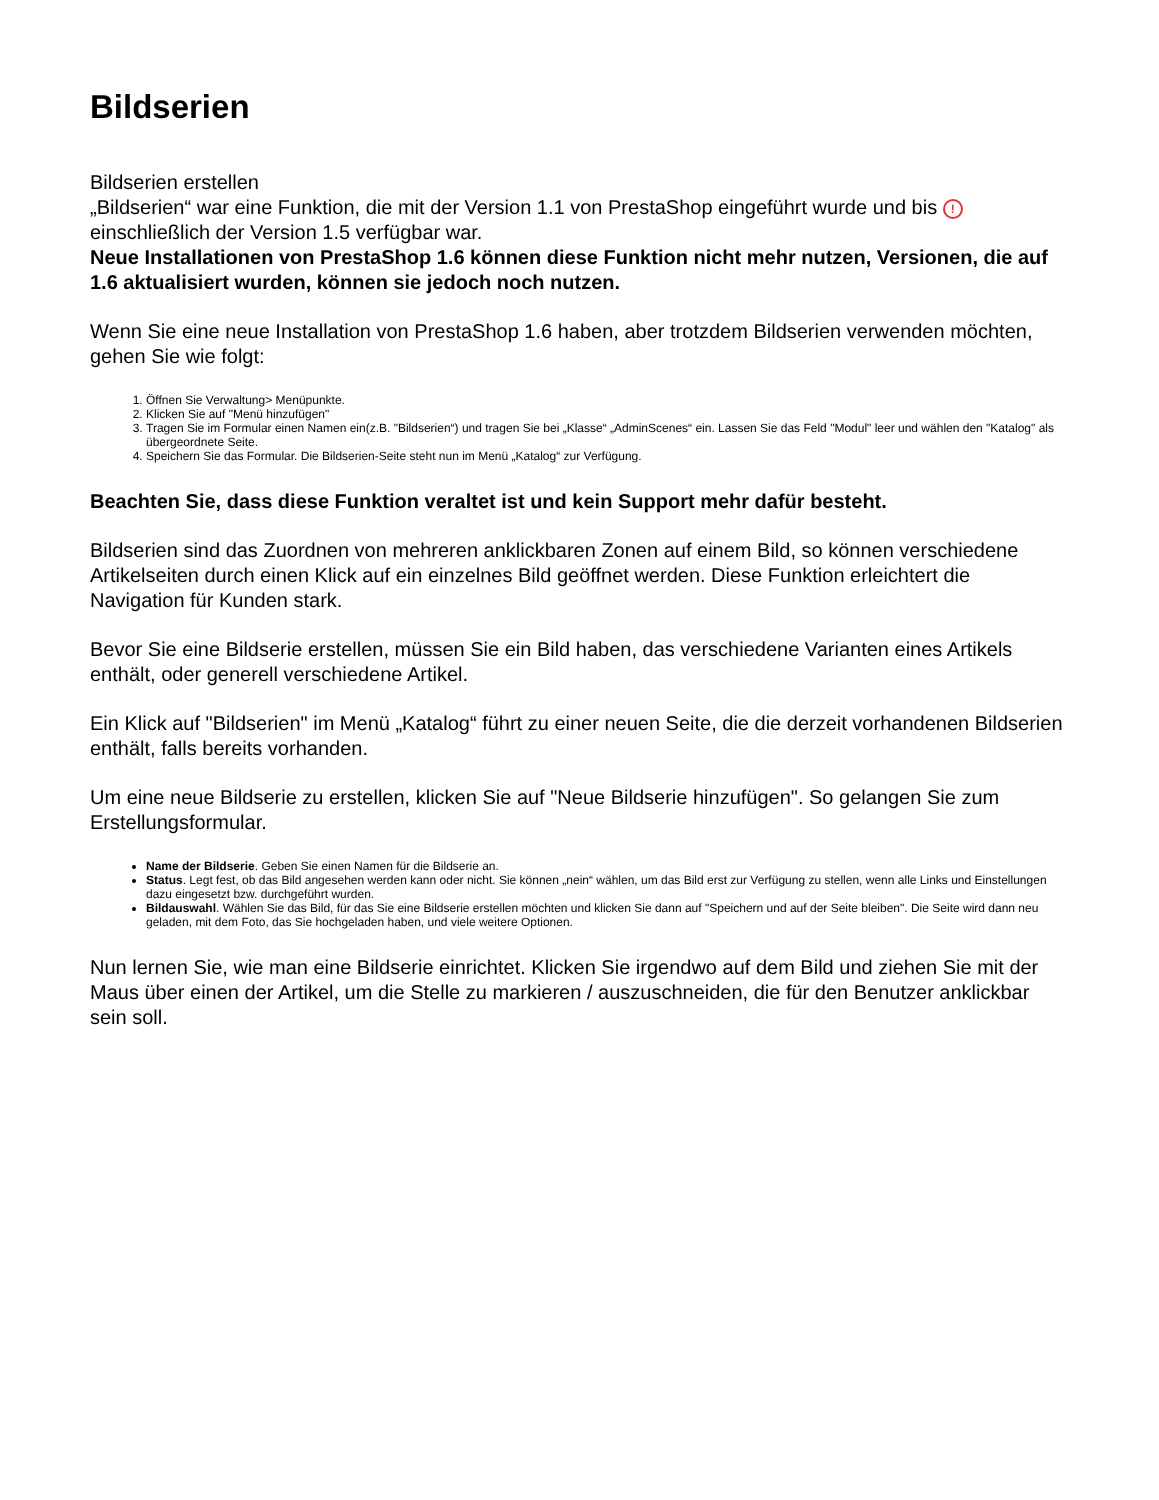Bildserien
Bildserien erstellen
„Bildserien“ war eine Funktion, die mit der Version 1.1 von PrestaShop eingeführt wurde und bis ! einschließlich der Version 1.5 verfügbar war.
Neue Installationen von PrestaShop 1.6 können diese Funktion nicht mehr nutzen, Versionen, die auf 1.6 aktualisiert wurden, können sie jedoch noch nutzen.
Wenn Sie eine neue Installation von PrestaShop 1.6 haben, aber trotzdem Bildserien verwenden möchten, gehen Sie wie folgt:
1. Öffnen Sie Verwaltung> Menüpunkte.
2. Klicken Sie auf "Menü hinzufügen"
3. Tragen Sie im Formular einen Namen ein(z.B. "Bildserien“) und tragen Sie bei „Klasse“ „AdminScenes“ ein. Lassen Sie das Feld "Modul" leer und wählen den "Katalog" als übergeordnete Seite.
4. Speichern Sie das Formular. Die Bildserien-Seite steht nun im Menü „Katalog“ zur Verfügung.
Beachten Sie, dass diese Funktion veraltet ist und kein Support mehr dafür besteht.
Bildserien sind das Zuordnen von mehreren anklickbaren Zonen auf einem Bild, so können verschiedene Artikelseiten durch einen Klick auf ein einzelnes Bild geöffnet werden. Diese Funktion erleichtert die Navigation für Kunden stark.
Bevor Sie eine Bildserie erstellen, müssen Sie ein Bild haben, das verschiedene Varianten eines Artikels enthält, oder generell verschiedene Artikel.
Ein Klick auf "Bildserien" im Menü „Katalog“ führt zu einer neuen Seite, die die derzeit vorhandenen Bildserien enthält, falls bereits vorhanden.
Um eine neue Bildserie zu erstellen, klicken Sie auf "Neue Bildserie hinzufügen". So gelangen Sie zum Erstellungsformular.
Name der Bildserie. Geben Sie einen Namen für die Bildserie an.
Status. Legt fest, ob das Bild angesehen werden kann oder nicht. Sie können „nein“ wählen, um das Bild erst zur Verfügung zu stellen, wenn alle Links und Einstellungen dazu eingesetzt bzw. durchgeführt wurden.
Bildauswahl. Wählen Sie das Bild, für das Sie eine Bildserie erstellen möchten und klicken Sie dann auf "Speichern und auf der Seite bleiben". Die Seite wird dann neu geladen, mit dem Foto, das Sie hochgeladen haben, und viele weitere Optionen.
Nun lernen Sie, wie man eine Bildserie einrichtet. Klicken Sie irgendwo auf dem Bild und ziehen Sie mit der Maus über einen der Artikel, um die Stelle zu markieren / auszuschneiden, die für den Benutzer anklickbar sein soll.